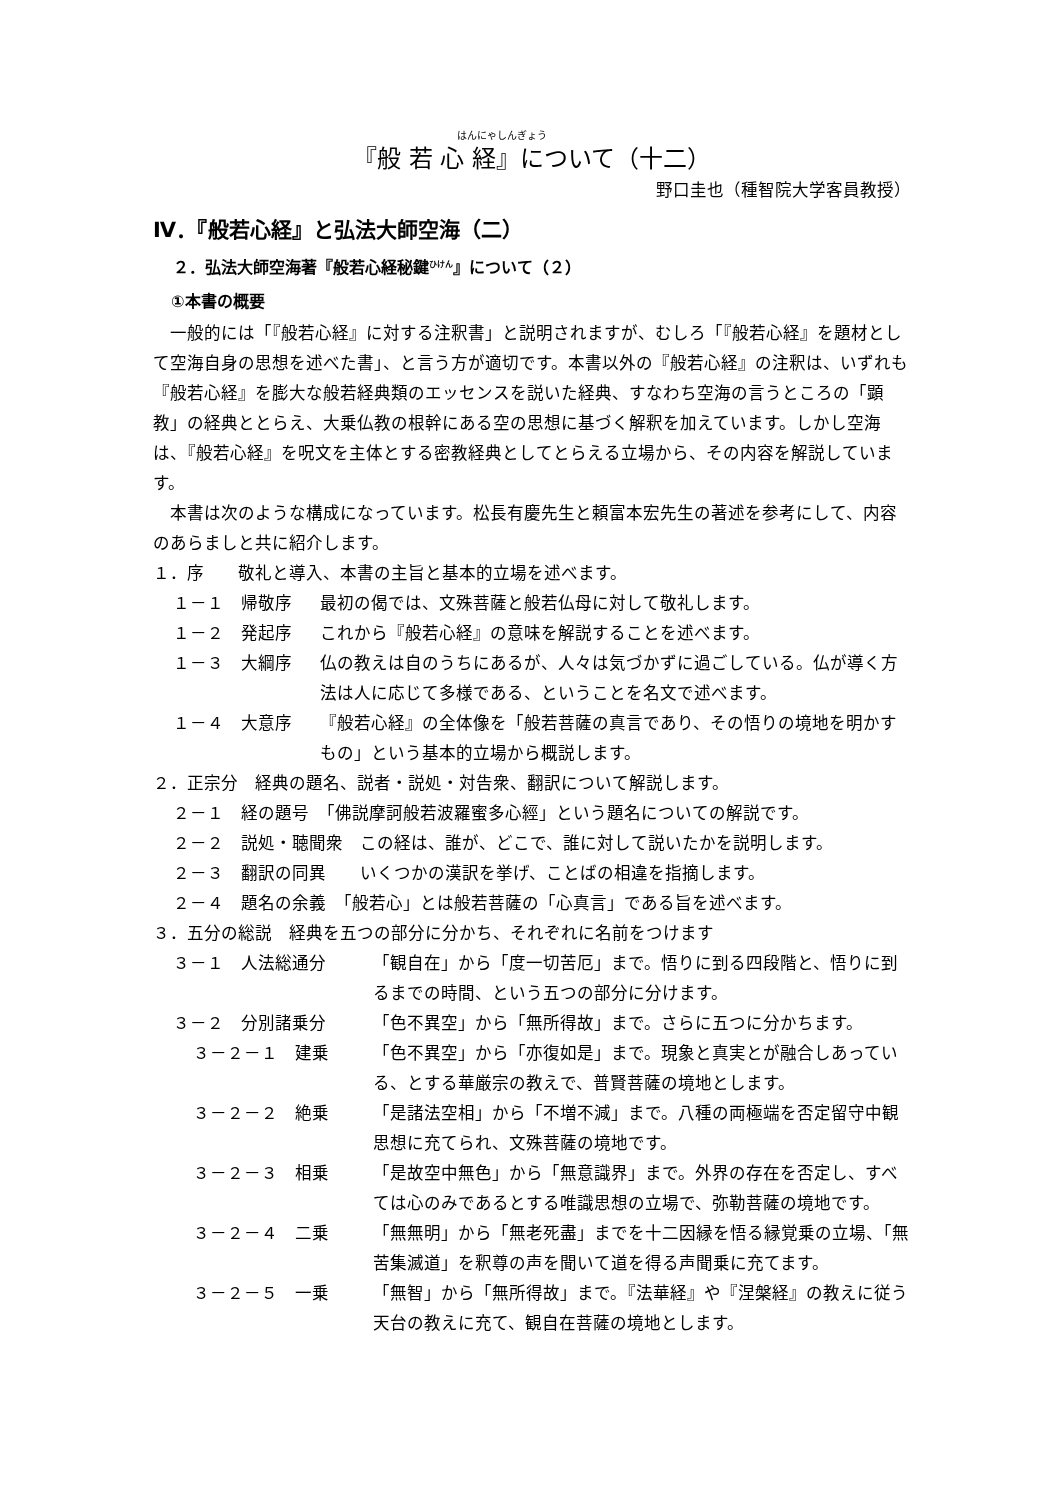はんにゃしんぎょう
『般 若 心 経』について（十二）
野口圭也（種智院大学客員教授）
Ⅳ．『般若心経』と弘法大師空海（二）
２．弘法大師空海著『般若心経秘鍵<sup>ひけん</sup>』について（２）
①本書の概要
一般的には「『般若心経』に対する注釈書」と説明されますが、むしろ「『般若心経』を題材として空海自身の思想を述べた書」、と言う方が適切です。本書以外の『般若心経』の注釈は、いずれも『般若心経』を膨大な般若経典類のエッセンスを説いた経典、すなわち空海の言うところの「顕教」の経典ととらえ、大乗仏教の根幹にある空の思想に基づく解釈を加えています。しかし空海は、『般若心経』を呪文を主体とする密教経典としてとらえる立場から、その内容を解説しています。
本書は次のような構成になっています。松長有慶先生と頼富本宏先生の著述を参考にして、内容のあらましと共に紹介します。
１．序　　敬礼と導入、本書の主旨と基本的立場を述べます。
１－１　帰敬序 最初の偈では、文殊菩薩と般若仏母に対して敬礼します。
１－２　発起序 これから『般若心経』の意味を解説することを述べます。
１－３　大綱序 仏の教えは自のうちにあるが、人々は気づかずに過ごしている。仏が導く方法は人に応じて多様である、ということを名文で述べます。
１－４　大意序 『般若心経』の全体像を「般若菩薩の真言であり、その悟りの境地を明かすもの」という基本的立場から概説します。
２．正宗分　経典の題名、説者・説処・対告衆、翻訳について解説します。
２－１　経の題号　「佛説摩訶般若波羅蜜多心經」という題名についての解説です。
２－２　説処・聴聞衆　この経は、誰が、どこで、誰に対して説いたかを説明します。
２－３　翻訳の同異　　いくつかの漢訳を挙げ、ことばの相違を指摘します。
２－４　題名の余義　「般若心」とは般若菩薩の「心真言」である旨を述べます。
３．五分の総説　経典を五つの部分に分かち、それぞれに名前をつけます
３－１　人法総通分 「観自在」から「度一切苦厄」まで。悟りに到る四段階と、悟りに到るまでの時間、という五つの部分に分けます。
３－２　分別諸乗分 「色不異空」から「無所得故」まで。さらに五つに分かちます。
３－２－１　建乗 「色不異空」から「亦復如是」まで。現象と真実とが融合しあっている、とする華厳宗の教えで、普賢菩薩の境地とします。
３－２－２　絶乗 「是諸法空相」から「不増不減」まで。八種の両極端を否定留守中観思想に充てられ、文殊菩薩の境地です。
３－２－３　相乗 「是故空中無色」から「無意識界」まで。外界の存在を否定し、すべては心のみであるとする唯識思想の立場で、弥勒菩薩の境地です。
３－２－４　二乗 「無無明」から「無老死盡」までを十二因縁を悟る縁覚乗の立場、「無苦集滅道」を釈尊の声を聞いて道を得る声聞乗に充てます。
３－２－５　一乗 「無智」から「無所得故」まで。『法華経』や『涅槃経』の教えに従う天台の教えに充て、観自在菩薩の境地とします。